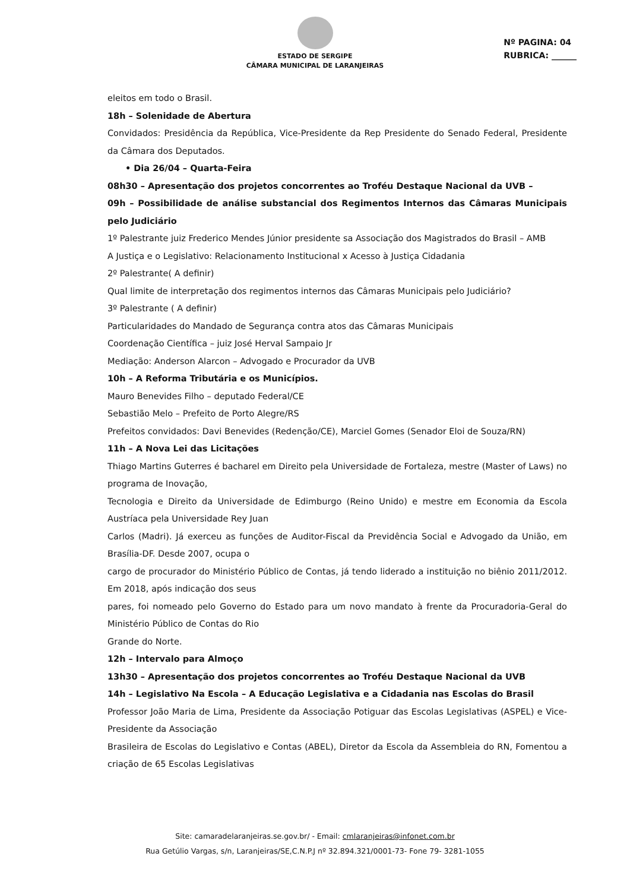ESTADO DE SERGIPE
CÂMARA MUNICIPAL DE LARANJEIRAS
Nº PAGINA: 04
RUBRICA: ______
eleitos em todo o Brasil.
18h – Solenidade de Abertura
Convidados: Presidência da República, Vice-Presidente da Rep Presidente do Senado Federal, Presidente da Câmara dos Deputados.
• Dia 26/04 – Quarta-Feira
08h30 – Apresentação dos projetos concorrentes ao Troféu Destaque Nacional da UVB –
09h – Possibilidade de análise substancial dos Regimentos Internos das Câmaras Municipais pelo Judiciário
1º Palestrante juiz Frederico Mendes Júnior presidente sa Associação dos Magistrados do Brasil – AMB
A Justiça e o Legislativo: Relacionamento Institucional x Acesso à Justiça Cidadania
2º Palestrante( A definir)
Qual limite de interpretação dos regimentos internos das Câmaras Municipais pelo Judiciário?
3º Palestrante ( A definir)
Particularidades do Mandado de Segurança contra atos das Câmaras Municipais
Coordenação Científica – juiz José Herval Sampaio Jr
Mediação: Anderson Alarcon – Advogado e Procurador da UVB
10h – A Reforma Tributária e os Municípios.
Mauro Benevides Filho – deputado Federal/CE
Sebastião Melo – Prefeito de Porto Alegre/RS
Prefeitos convidados: Davi Benevides (Redenção/CE), Marciel Gomes (Senador Eloi de Souza/RN)
11h – A Nova Lei das Licitações
Thiago Martins Guterres é bacharel em Direito pela Universidade de Fortaleza, mestre (Master of Laws) no programa de Inovação,
Tecnologia e Direito da Universidade de Edimburgo (Reino Unido) e mestre em Economia da Escola Austríaca pela Universidade Rey Juan
Carlos (Madri). Já exerceu as funções de Auditor-Fiscal da Previdência Social e Advogado da União, em Brasília-DF. Desde 2007, ocupa o
cargo de procurador do Ministério Público de Contas, já tendo liderado a instituição no biênio 2011/2012. Em 2018, após indicação dos seus
pares, foi nomeado pelo Governo do Estado para um novo mandato à frente da Procuradoria-Geral do Ministério Público de Contas do Rio
Grande do Norte.
12h – Intervalo para Almoço
13h30 – Apresentação dos projetos concorrentes ao Troféu Destaque Nacional da UVB
14h – Legislativo Na Escola – A Educação Legislativa e a Cidadania nas Escolas do Brasil
Professor João Maria de Lima, Presidente da Associação Potiguar das Escolas Legislativas (ASPEL) e Vice-Presidente da Associação
Brasileira de Escolas do Legislativo e Contas (ABEL), Diretor da Escola da Assembleia do RN, Fomentou a criação de 65 Escolas Legislativas
Site: camaradelaranjeiras.se.gov.br/ - Email: cmlaranjeiras@infonet.com.br
Rua Getúlio Vargas, s/n, Laranjeiras/SE,C.N.P.J nº 32.894.321/0001-73- Fone 79- 3281-1055